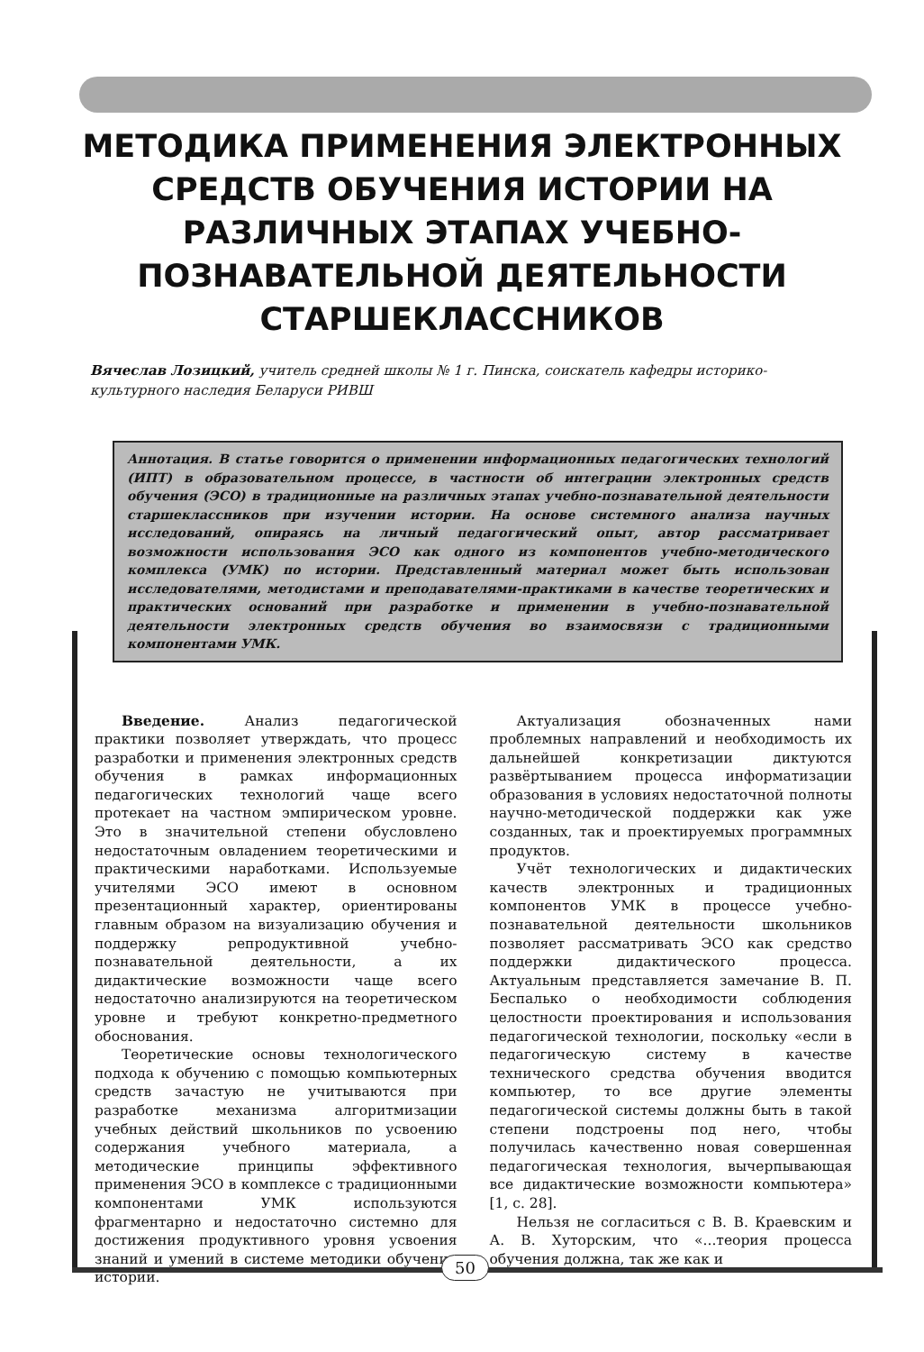МЕТОДИКА ПРИМЕНЕНИЯ ЭЛЕКТРОННЫХ СРЕДСТВ ОБУЧЕНИЯ ИСТОРИИ НА РАЗЛИЧНЫХ ЭТАПАХ УЧЕБНО-ПОЗНАВАТЕЛЬНОЙ ДЕЯТЕЛЬНОСТИ СТАРШЕКЛАССНИКОВ
Вячеслав Лозицкий, учитель средней школы № 1 г. Пинска, соискатель кафедры историко-культурного наследия Беларуси РИВШ
Аннотация. В статье говорится о применении информационных педагогических технологий (ИПТ) в образовательном процессе, в частности об интеграции электронных средств обучения (ЭСО) в традиционные на различных этапах учебно-познавательной деятельности старшеклассников при изучении истории. На основе системного анализа научных исследований, опираясь на личный педагогический опыт, автор рассматривает возможности использования ЭСО как одного из компонентов учебно-методического комплекса (УМК) по истории. Представленный материал может быть использован исследователями, методистами и преподавателями-практиками в качестве теоретических и практических оснований при разработке и применении в учебно-познавательной деятельности электронных средств обучения во взаимосвязи с традиционными компонентами УМК.
Введение. Анализ педагогической практики позволяет утверждать, что процесс разработки и применения электронных средств обучения в рамках информационных педагогических технологий чаще всего протекает на частном эмпирическом уровне. Это в значительной степени обусловлено недостаточным овладением теоретическими и практическими наработками. Используемые учителями ЭСО имеют в основном презентационный характер, ориентированы главным образом на визуализацию обучения и поддержку репродуктивной учебно-познавательной деятельности, а их дидактические возможности чаще всего недостаточно анализируются на теоретическом уровне и требуют конкретно-предметного обоснования.
Теоретические основы технологического подхода к обучению с помощью компьютерных средств зачастую не учитываются при разработке механизма алгоритмизации учебных действий школьников по усвоению содержания учебного материала, а методические принципы эффективного применения ЭСО в комплексе с традиционными компонентами УМК используются фрагментарно и недостаточно системно для достижения продуктивного уровня усвоения знаний и умений в системе методики обучения истории.
Актуализация обозначенных нами проблемных направлений и необходимость их дальнейшей конкретизации диктуются развёртыванием процесса информатизации образования в условиях недостаточной полноты научно-методической поддержки как уже созданных, так и проектируемых программных продуктов.
Учёт технологических и дидактических качеств электронных и традиционных компонентов УМК в процессе учебно-познавательной деятельности школьников позволяет рассматривать ЭСО как средство поддержки дидактического процесса. Актуальным представляется замечание В. П. Беспалько о необходимости соблюдения целостности проектирования и использования педагогической технологии, поскольку «если в педагогическую систему в качестве технического средства обучения вводится компьютер, то все другие элементы педагогической системы должны быть в такой степени подстроены под него, чтобы получилась качественно новая совершенная педагогическая технология, вычерпывающая все дидактические возможности компьютера» [1, с. 28].
Нельзя не согласиться с В. В. Краевским и А. В. Хуторским, что «...теория процесса обучения должна, так же как и
50